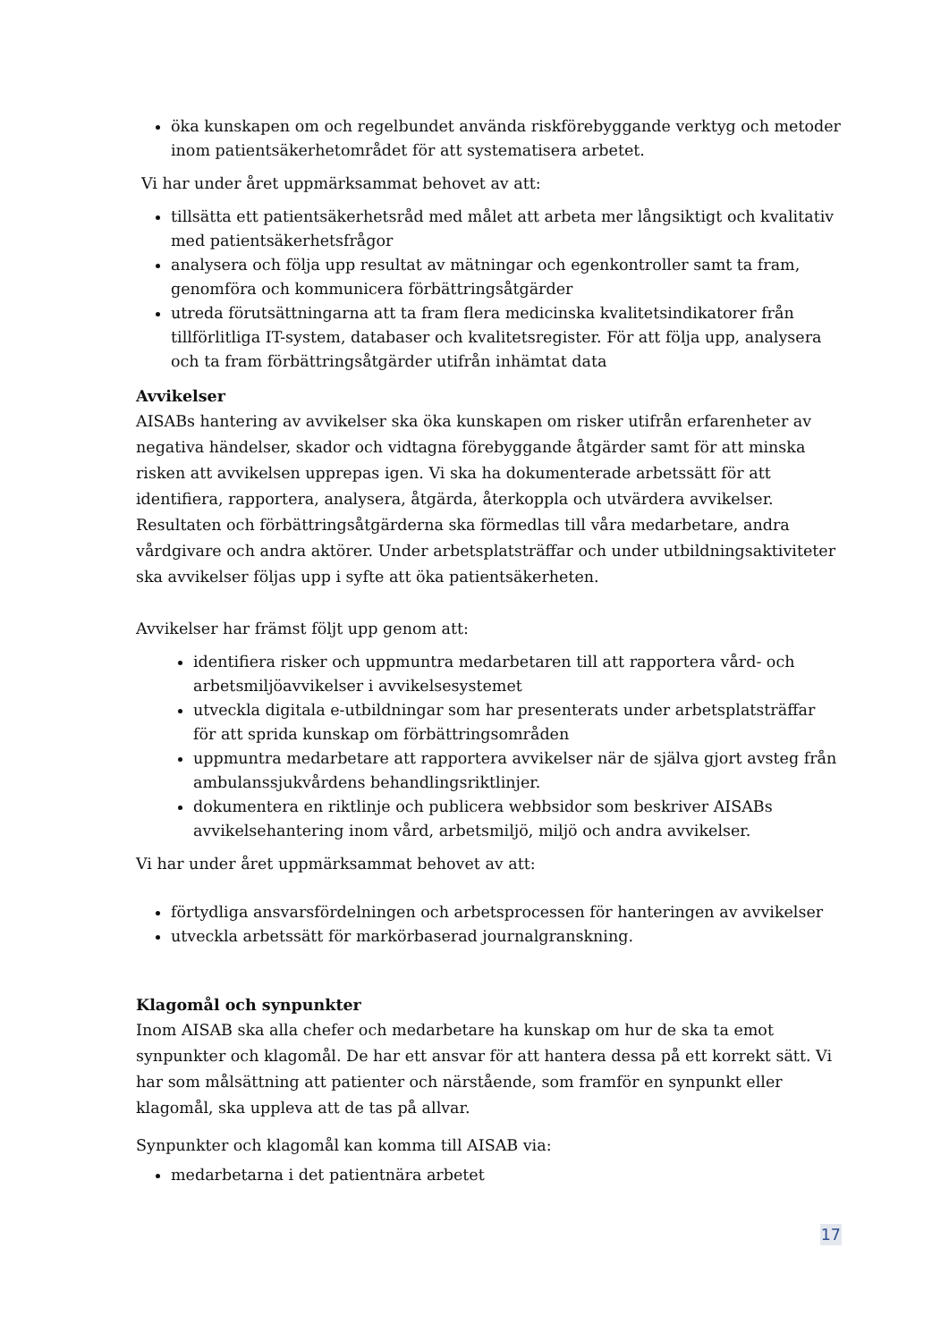öka kunskapen om och regelbundet använda riskförebyggande verktyg och metoder inom patientsäkerhetområdet för att systematisera arbetet.
Vi har under året uppmärksammat behovet av att:
tillsätta ett patientsäkerhetsråd med målet att arbeta mer långsiktigt och kvalitativ med patientsäkerhetsfrågor
analysera och följa upp resultat av mätningar och egenkontroller samt ta fram, genomföra och kommunicera förbättringsåtgärder
utreda förutsättningarna att ta fram flera medicinska kvalitetsindikatorer från tillförlitliga IT-system, databaser och kvalitetsregister. För att följa upp, analysera och ta fram förbättringsåtgärder utifrån inhämtat data
Avvikelser
AISABs hantering av avvikelser ska öka kunskapen om risker utifrån erfarenheter av negativa händelser, skador och vidtagna förebyggande åtgärder samt för att minska risken att avvikelsen upprepas igen. Vi ska ha dokumenterade arbetssätt för att identifiera, rapportera, analysera, åtgärda, återkoppla och utvärdera avvikelser. Resultaten och förbättringsåtgärderna ska förmedlas till våra medarbetare, andra vårdgivare och andra aktörer. Under arbetsplatsträffar och under utbildningsaktiviteter ska avvikelser följas upp i syfte att öka patientsäkerheten.
Avvikelser har främst följt upp genom att:
identifiera risker och uppmuntra medarbetaren till att rapportera vård- och arbetsmiljöavvikelser i avvikelsesystemet
utveckla digitala e-utbildningar som har presenterats under arbetsplatsträffar för att sprida kunskap om förbättringsområden
uppmuntra medarbetare att rapportera avvikelser när de själva gjort avsteg från ambulanssjukvårdens behandlingsriktlinjer.
dokumentera en riktlinje och publicera webbsidor som beskriver AISABs avvikelsehantering inom vård, arbetsmiljö, miljö och andra avvikelser.
Vi har under året uppmärksammat behovet av att:
förtydliga ansvarsfördelningen och arbetsprocessen för hanteringen av avvikelser
utveckla arbetssätt för markörbaserad journalgranskning.
Klagomål och synpunkter
Inom AISAB ska alla chefer och medarbetare ha kunskap om hur de ska ta emot synpunkter och klagomål. De har ett ansvar för att hantera dessa på ett korrekt sätt. Vi har som målsättning att patienter och närstående, som framför en synpunkt eller klagomål, ska uppleva att de tas på allvar.
Synpunkter och klagomål kan komma till AISAB via:
medarbetarna i det patientnära arbetet
17